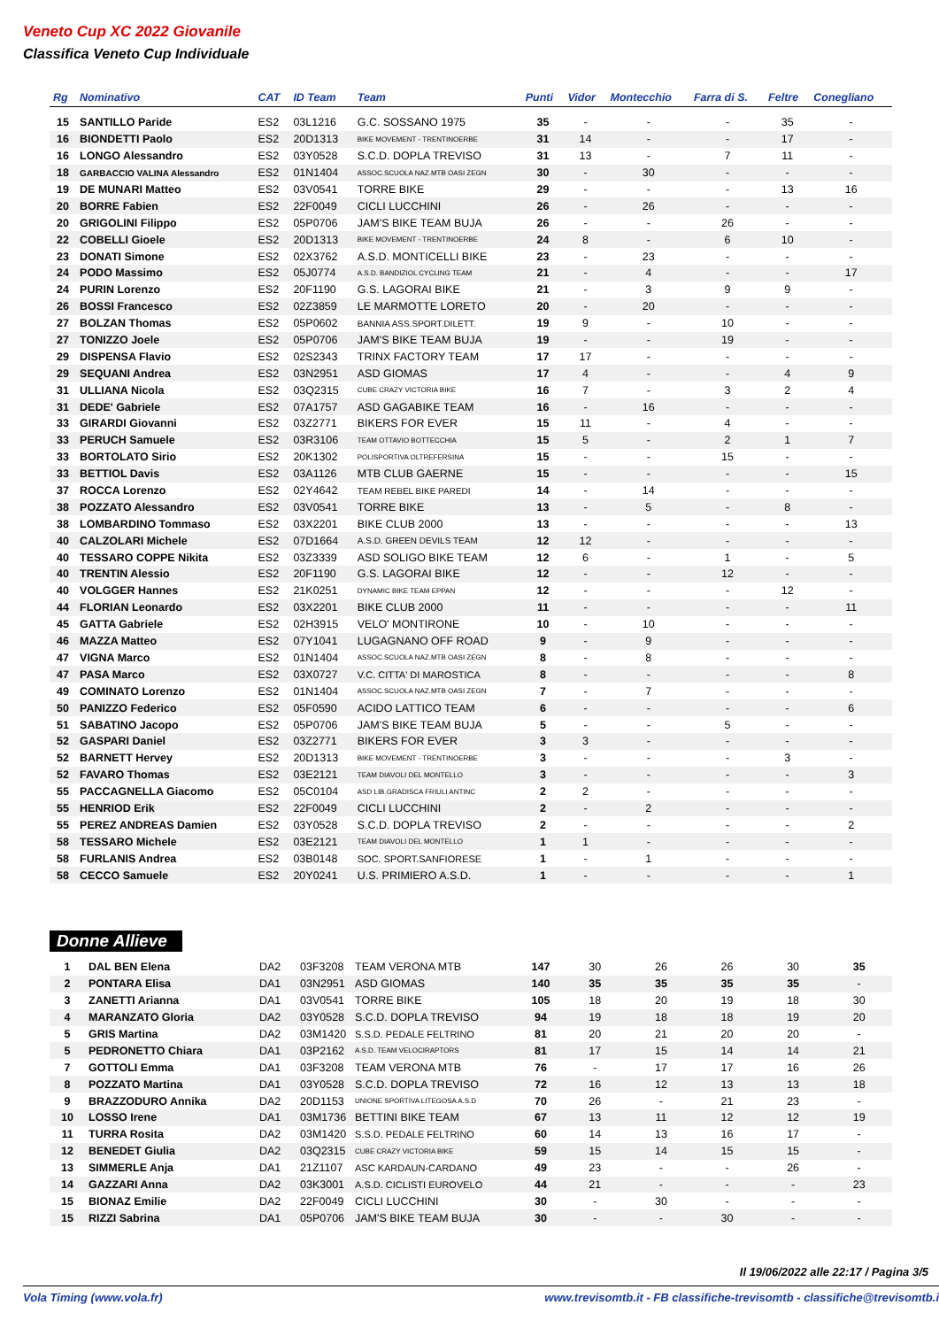Veneto Cup XC 2022 Giovanile
Classifica Veneto Cup Individuale
| Rg | Nominativo | CAT | ID Team | Team | Punti | Vidor | Montecchio | Farra di S. | Feltre | Conegliano |
| --- | --- | --- | --- | --- | --- | --- | --- | --- | --- | --- |
| 15 | SANTILLO Paride | ES2 | 03L1216 | G.C. SOSSANO 1975 | 35 | - | - | - | 35 | - |
| 16 | BIONDETTI Paolo | ES2 | 20D1313 | BIKE MOVEMENT - TRENTINOERBE | 31 | 14 | - | - | 17 | - |
| 16 | LONGO Alessandro | ES2 | 03Y0528 | S.C.D. DOPLA TREVISO | 31 | 13 | - | 7 | 11 | - |
| 18 | GARBACCIO VALINA Alessandro | ES2 | 01N1404 | ASSOC.SCUOLA NAZ.MTB OASI ZEGN | 30 | - | 30 | - | - | - |
| 19 | DE MUNARI Matteo | ES2 | 03V0541 | TORRE BIKE | 29 | - | - | - | 13 | 16 |
| 20 | BORRE Fabien | ES2 | 22F0049 | CICLI LUCCHINI | 26 | - | 26 | - | - | - |
| 20 | GRIGOLINI Filippo | ES2 | 05P0706 | JAM'S BIKE TEAM BUJA | 26 | - | - | 26 | - | - |
| 22 | COBELLI Gioele | ES2 | 20D1313 | BIKE MOVEMENT - TRENTINOERBE | 24 | 8 | - | 6 | 10 | - |
| 23 | DONATI Simone | ES2 | 02X3762 | A.S.D. MONTICELLI BIKE | 23 | - | 23 | - | - | - |
| 24 | PODO Massimo | ES2 | 05J0774 | A.S.D. BANDIZIOL CYCLING TEAM | 21 | - | 4 | - | - | 17 |
| 24 | PURIN Lorenzo | ES2 | 20F1190 | G.S. LAGORAI BIKE | 21 | - | 3 | 9 | 9 | - |
| 26 | BOSSI Francesco | ES2 | 02Z3859 | LE MARMOTTE LORETO | 20 | - | 20 | - | - | - |
| 27 | BOLZAN Thomas | ES2 | 05P0602 | BANNIA ASS.SPORT.DILETT. | 19 | 9 | - | 10 | - | - |
| 27 | TONIZZO Joele | ES2 | 05P0706 | JAM'S BIKE TEAM BUJA | 19 | - | - | 19 | - | - |
| 29 | DISPENSA Flavio | ES2 | 02S2343 | TRINX FACTORY TEAM | 17 | 17 | - | - | - | - |
| 29 | SEQUANI Andrea | ES2 | 03N2951 | ASD GIOMAS | 17 | 4 | - | - | 4 | 9 |
| 31 | ULLIANA Nicola | ES2 | 03Q2315 | CUBE CRAZY VICTORIA BIKE | 16 | 7 | - | 3 | 2 | 4 |
| 31 | DEDE' Gabriele | ES2 | 07A1757 | ASD GAGABIKE TEAM | 16 | - | 16 | - | - | - |
| 33 | GIRARDI Giovanni | ES2 | 03Z2771 | BIKERS FOR EVER | 15 | 11 | - | 4 | - | - |
| 33 | PERUCH Samuele | ES2 | 03R3106 | TEAM OTTAVIO BOTTECCHIA | 15 | 5 | - | 2 | 1 | 7 |
| 33 | BORTOLATO Sirio | ES2 | 20K1302 | POLISPORTIVA OLTREFERSINA | 15 | - | - | 15 | - | - |
| 33 | BETTIOL Davis | ES2 | 03A1126 | MTB CLUB GAERNE | 15 | - | - | - | - | 15 |
| 37 | ROCCA Lorenzo | ES2 | 02Y4642 | TEAM REBEL BIKE PAREDI | 14 | - | 14 | - | - | - |
| 38 | POZZATO Alessandro | ES2 | 03V0541 | TORRE BIKE | 13 | - | 5 | - | 8 | - |
| 38 | LOMBARDINO Tommaso | ES2 | 03X2201 | BIKE CLUB 2000 | 13 | - | - | - | - | 13 |
| 40 | CALZOLARI Michele | ES2 | 07D1664 | A.S.D. GREEN DEVILS TEAM | 12 | 12 | - | - | - | - |
| 40 | TESSARO COPPE Nikita | ES2 | 03Z3339 | ASD SOLIGO BIKE TEAM | 12 | 6 | - | 1 | - | 5 |
| 40 | TRENTIN Alessio | ES2 | 20F1190 | G.S. LAGORAI BIKE | 12 | - | - | 12 | - | - |
| 40 | VOLGGER Hannes | ES2 | 21K0251 | DYNAMIC BIKE TEAM EPPAN | 12 | - | - | - | 12 | - |
| 44 | FLORIAN Leonardo | ES2 | 03X2201 | BIKE CLUB 2000 | 11 | - | - | - | - | 11 |
| 45 | GATTA Gabriele | ES2 | 02H3915 | VELO' MONTIRONE | 10 | - | 10 | - | - | - |
| 46 | MAZZA Matteo | ES2 | 07Y1041 | LUGAGNANO OFF ROAD | 9 | - | 9 | - | - | - |
| 47 | VIGNA Marco | ES2 | 01N1404 | ASSOC.SCUOLA NAZ.MTB OASI ZEGN | 8 | - | 8 | - | - | - |
| 47 | PASA Marco | ES2 | 03X0727 | V.C. CITTA' DI MAROSTICA | 8 | - | - | - | - | 8 |
| 49 | COMINATO Lorenzo | ES2 | 01N1404 | ASSOC.SCUOLA NAZ.MTB OASI ZEGN | 7 | - | 7 | - | - | - |
| 50 | PANIZZO Federico | ES2 | 05F0590 | ACIDO LATTICO TEAM | 6 | - | - | - | - | 6 |
| 51 | SABATINO Jacopo | ES2 | 05P0706 | JAM'S BIKE TEAM BUJA | 5 | - | - | 5 | - | - |
| 52 | GASPARI Daniel | ES2 | 03Z2771 | BIKERS FOR EVER | 3 | 3 | - | - | - | - |
| 52 | BARNETT Hervey | ES2 | 20D1313 | BIKE MOVEMENT - TRENTINOERBE | 3 | - | - | - | 3 | - |
| 52 | FAVARO Thomas | ES2 | 03E2121 | TEAM DIAVOLI DEL MONTELLO | 3 | - | - | - | - | 3 |
| 55 | PACCAGNELLA Giacomo | ES2 | 05C0104 | ASD LIB.GRADISCA FRIULI ANTINC | 2 | 2 | - | - | - | - |
| 55 | HENRIOD Erik | ES2 | 22F0049 | CICLI LUCCHINI | 2 | - | 2 | - | - | - |
| 55 | PEREZ ANDREAS Damien | ES2 | 03Y0528 | S.C.D. DOPLA TREVISO | 2 | - | - | - | - | 2 |
| 58 | TESSARO Michele | ES2 | 03E2121 | TEAM DIAVOLI DEL MONTELLO | 1 | 1 | - | - | - | - |
| 58 | FURLANIS Andrea | ES2 | 03B0148 | SOC. SPORT.SANFIORESE | 1 | - | 1 | - | - | - |
| 58 | CECCO Samuele | ES2 | 20Y0241 | U.S. PRIMIERO A.S.D. | 1 | - | - | - | - | 1 |
Donne Allieve
| 1 | DAL BEN Elena | DA2 | 03F3208 | TEAM VERONA MTB | 147 | 30 | 26 | 26 | 30 | 35 |
| 2 | PONTARA Elisa | DA1 | 03N2951 | ASD GIOMAS | 140 | 35 | 35 | 35 | 35 | - |
| 3 | ZANETTI Arianna | DA1 | 03V0541 | TORRE BIKE | 105 | 18 | 20 | 19 | 18 | 30 |
| 4 | MARANZATO Gloria | DA2 | 03Y0528 | S.C.D. DOPLA TREVISO | 94 | 19 | 18 | 18 | 19 | 20 |
| 5 | GRIS Martina | DA2 | 03M1420 | S.S.D. PEDALE FELTRINO | 81 | 20 | 21 | 20 | 20 | - |
| 5 | PEDRONETTO Chiara | DA1 | 03P2162 | A.S.D. TEAM VELOCIRAPTORS | 81 | 17 | 15 | 14 | 14 | 21 |
| 7 | GOTTOLI Emma | DA1 | 03F3208 | TEAM VERONA MTB | 76 | - | 17 | 17 | 16 | 26 |
| 8 | POZZATO Martina | DA1 | 03Y0528 | S.C.D. DOPLA TREVISO | 72 | 16 | 12 | 13 | 13 | 18 |
| 9 | BRAZZODURO Annika | DA2 | 20D1153 | UNIONE SPORTIVA LITEGOSA A.S.D | 70 | 26 | - | 21 | 23 | - |
| 10 | LOSSO Irene | DA1 | 03M1736 | BETTINI BIKE TEAM | 67 | 13 | 11 | 12 | 12 | 19 |
| 11 | TURRA Rosita | DA2 | 03M1420 | S.S.D. PEDALE FELTRINO | 60 | 14 | 13 | 16 | 17 | - |
| 12 | BENEDET Giulia | DA2 | 03Q2315 | CUBE CRAZY VICTORIA BIKE | 59 | 15 | 14 | 15 | 15 | - |
| 13 | SIMMERLE Anja | DA1 | 21Z1107 | ASC KARDAUN-CARDANO | 49 | 23 | - | - | 26 | - |
| 14 | GAZZARI Anna | DA2 | 03K3001 | A.S.D. CICLISTI EUROVELO | 44 | 21 | - | - | - | 23 |
| 15 | BIONAZ Emilie | DA2 | 22F0049 | CICLI LUCCHINI | 30 | - | 30 | - | - | - |
| 15 | RIZZI Sabrina | DA1 | 05P0706 | JAM'S BIKE TEAM BUJA | 30 | - | - | 30 | - | - |
Il 19/06/2022 alle 22:17 / Pagina 3/5
Vola Timing (www.vola.fr)
www.trevisomtb.it - FB classifiche-trevisomtb - classifiche@trevisomtb.i